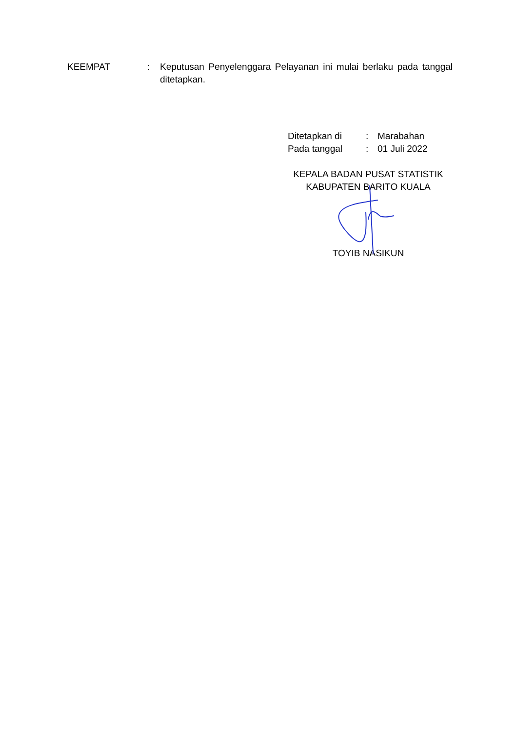KEEMPAT : Keputusan Penyelenggara Pelayanan ini mulai berlaku pada tanggal ditetapkan.
| Ditetapkan di | : | Marabahan |
| Pada tanggal | : | 01 Juli 2022 |
KEPALA BADAN PUSAT STATISTIK
KABUPATEN BARITO KUALA
TOYIB NASIKUN